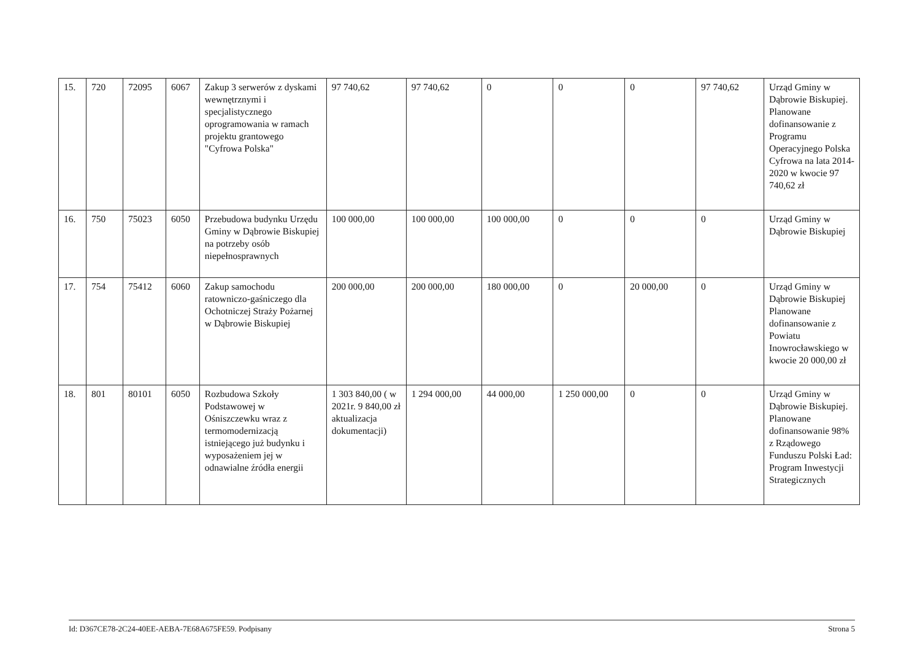| 15. | 720 | 72095 | 6067 | Zakup 3 serwerów z dyskami wewnętrznymi i specjalistycznego oprogramowania w ramach projektu grantowego "Cyfrowa Polska" | 97 740,62 | 97 740,62 | 0 | 0 | 0 | 97 740,62 | Urząd Gminy w Dąbrowie Biskupiej. Planowane dofinansowanie z Programu Operacyjnego Polska Cyfrowa na lata 2014-2020 w kwocie 97 740,62 zł |
| 16. | 750 | 75023 | 6050 | Przebudowa budynku Urzędu Gminy w Dąbrowie Biskupiej na potrzeby osób niepełnosprawnych | 100 000,00 | 100 000,00 | 100 000,00 | 0 | 0 | 0 | Urząd Gminy w Dąbrowie Biskupiej |
| 17. | 754 | 75412 | 6060 | Zakup samochodu ratowniczo-gaśniczego dla Ochotniczej Straży Pożarnej w Dąbrowie Biskupiej | 200 000,00 | 200 000,00 | 180 000,00 | 0 | 20 000,00 | 0 | Urząd Gminy w Dąbrowie Biskupiej Planowane dofinansowanie z Powiatu Inowrocławskiego w kwocie 20 000,00 zł |
| 18. | 801 | 80101 | 6050 | Rozbudowa Szkoły Podstawowej w Ośniszczewku wraz z termomodernizacją istniejącego już budynku i wyposażeniem jej w odnawialne źródła energii | 1 303 840,00 ( w 2021r. 9 840,00 zł aktualizacja dokumentacji) | 1 294 000,00 | 44 000,00 | 1 250 000,00 | 0 | 0 | Urząd Gminy w Dąbrowie Biskupiej. Planowane dofinansowanie 98% z Rządowego Funduszu Polski Ład: Program Inwestycji Strategicznych |
Id: D367CE78-2C24-40EE-AEBA-7E68A675FE59. Podpisany Strona 5